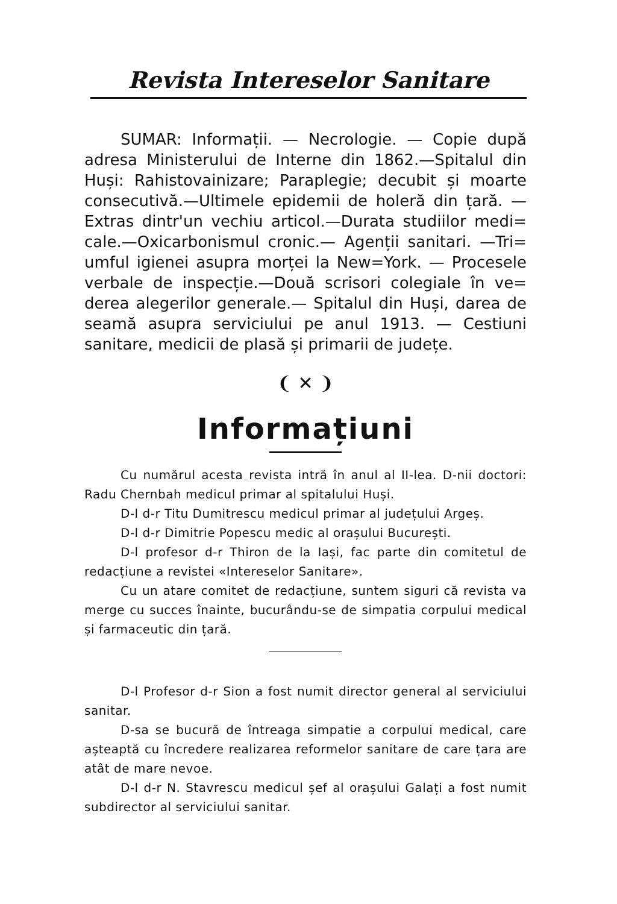Revista Intereselor Sanitare
SUMAR: Informații. — Necrologie. — Copie după adresa Ministerului de Interne din 1862.—Spitalul din Huși: Rahistovainizare; Paraplegie; decubit și moarte consecutivă.—Ultimele epidemii de holeră din țară. — Extras dintr'un vechiu articol.—Durata studiilor medi= cale.—Oxicarbonismul cronic.— Agenții sanitari. —Tri= umful igienei asupra morței la New=York. — Procesele verbale de inspecție.—Două scrisori colegiale în ve= derea alegerilor generale.— Spitalul din Huși, darea de seamă asupra serviciului pe anul 1913. — Cestiuni sanitare, medicii de plasă și primarii de județe.
❨ ✕ ❩
Informațiuni
Cu numărul acesta revista intră în anul al II-lea. D-nii doctori: Radu Chernbah medicul primar al spitalului Huși.
D-l d-r Titu Dumitrescu medicul primar al județului Argeș.
D-l d-r Dimitrie Popescu medic al orașului București.
D-l profesor d-r Thiron de la Iași, fac parte din comitetul de redacțiune a revistei «Intereselor Sanitare».
Cu un atare comitet de redacțiune, suntem siguri că revista va merge cu succes înainte, bucurându-se de simpatia corpului medical și farmaceutic din țară.
D-l Profesor d-r Sion a fost numit director general al serviciului sanitar.
D-sa se bucură de întreaga simpatie a corpului medical, care așteaptă cu încredere realizarea reformelor sanitare de care țara are atât de mare nevoe.
D-l d-r N. Stavrescu medicul șef al orașului Galați a fost numit subdirector al serviciului sanitar.